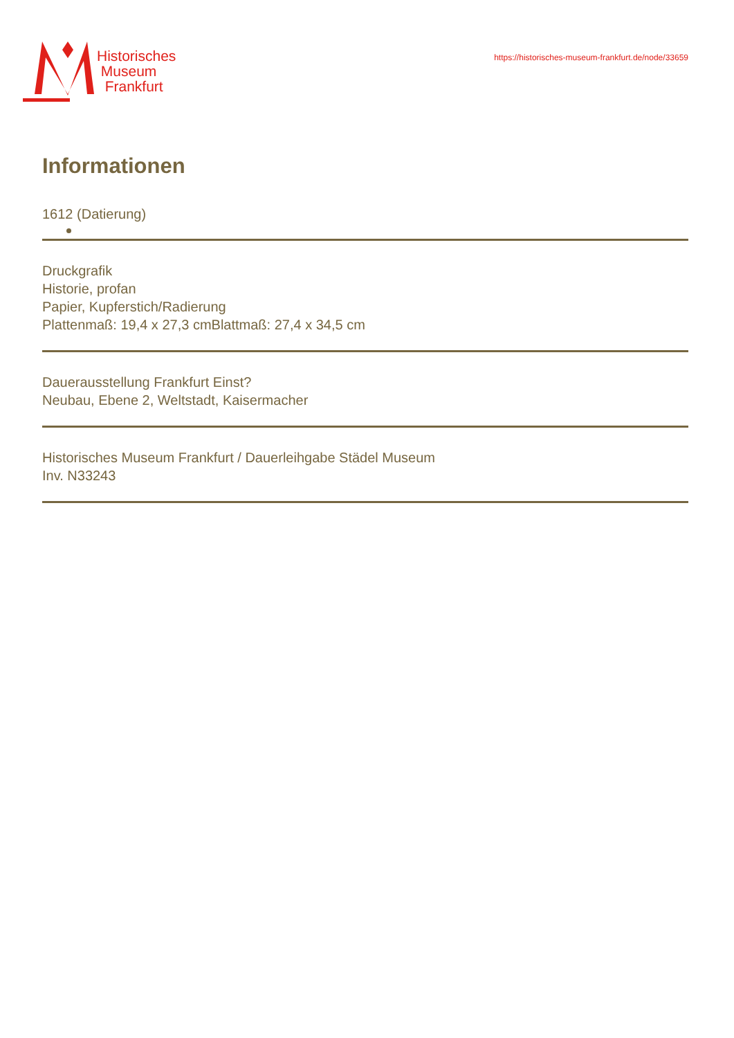Historisches
Museum
Frankfurt
https://historisches-museum-frankfurt.de/node/33659
Informationen
1612 (Datierung)
Druckgrafik
Historie, profan
Papier, Kupferstich/Radierung
Plattenmaß: 19,4 x 27,3 cmBlattmaß: 27,4 x 34,5 cm
Dauerausstellung Frankfurt Einst?
Neubau, Ebene 2, Weltstadt, Kaisermacher
Historisches Museum Frankfurt / Dauerleihgabe Städel Museum
Inv. N33243